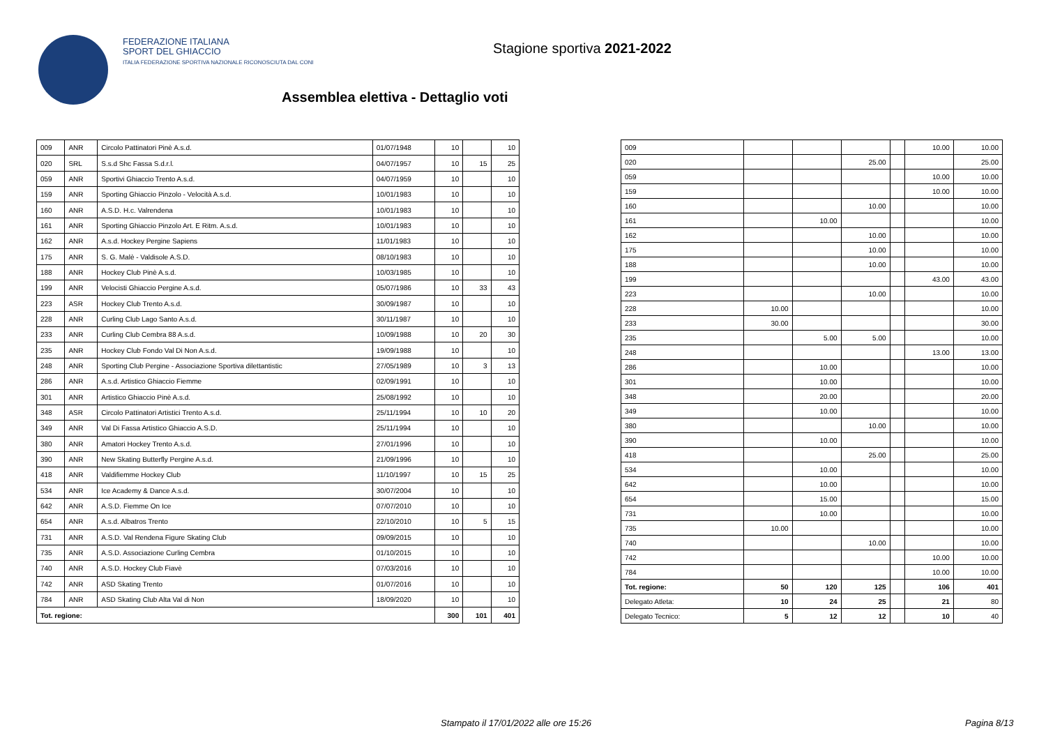FEDERAZIONE ITALIANA
SPORT DEL GHIACCIO
ITALIA FEDERAZIONE SPORTIVA NAZIONALE RICONOSCIUTA DAL CONI
Stagione sportiva 2021-2022
Assemblea elettiva - Dettaglio voti
| 009 | ANR | Circolo Pattinatori Pinè A.s.d. | 01/07/1948 | 10 | | 10 |
| 020 | SRL | S.s.d Shc Fassa S.d.r.l. | 04/07/1957 | 10 | 15 | 25 |
| 059 | ANR | Sportivi Ghiaccio Trento A.s.d. | 04/07/1959 | 10 | | 10 |
| 159 | ANR | Sporting Ghiaccio Pinzolo - Velocità A.s.d. | 10/01/1983 | 10 | | 10 |
| 160 | ANR | A.S.D. H.c. Valrendena | 10/01/1983 | 10 | | 10 |
| 161 | ANR | Sporting Ghiaccio Pinzolo Art. E Ritm. A.s.d. | 10/01/1983 | 10 | | 10 |
| 162 | ANR | A.s.d. Hockey Pergine Sapiens | 11/01/1983 | 10 | | 10 |
| 175 | ANR | S. G. Malè - Valdisole A.S.D. | 08/10/1983 | 10 | | 10 |
| 188 | ANR | Hockey Club Pinè A.s.d. | 10/03/1985 | 10 | | 10 |
| 199 | ANR | Velocisti Ghiaccio Pergine A.s.d. | 05/07/1986 | 10 | 33 | 43 |
| 223 | ASR | Hockey Club Trento A.s.d. | 30/09/1987 | 10 | | 10 |
| 228 | ANR | Curling Club Lago Santo A.s.d. | 30/11/1987 | 10 | | 10 |
| 233 | ANR | Curling Club Cembra 88 A.s.d. | 10/09/1988 | 10 | 20 | 30 |
| 235 | ANR | Hockey Club Fondo Val Di Non A.s.d. | 19/09/1988 | 10 | | 10 |
| 248 | ANR | Sporting Club Pergine - Associazione Sportiva dilettantistic | 27/05/1989 | 10 | 3 | 13 |
| 286 | ANR | A.s.d. Artistico Ghiaccio Fiemme | 02/09/1991 | 10 | | 10 |
| 301 | ANR | Artistico Ghiaccio Pinè A.s.d. | 25/08/1992 | 10 | | 10 |
| 348 | ASR | Circolo Pattinatori Artistici Trento A.s.d. | 25/11/1994 | 10 | 10 | 20 |
| 349 | ANR | Val Di Fassa Artistico Ghiaccio A.S.D. | 25/11/1994 | 10 | | 10 |
| 380 | ANR | Amatori Hockey Trento A.s.d. | 27/01/1996 | 10 | | 10 |
| 390 | ANR | New Skating Butterfly Pergine A.s.d. | 21/09/1996 | 10 | | 10 |
| 418 | ANR | Valdifiemme Hockey Club | 11/10/1997 | 10 | 15 | 25 |
| 534 | ANR | Ice Academy & Dance A.s.d. | 30/07/2004 | 10 | | 10 |
| 642 | ANR | A.S.D. Fiemme On Ice | 07/07/2010 | 10 | | 10 |
| 654 | ANR | A.s.d. Albatros Trento | 22/10/2010 | 10 | 5 | 15 |
| 731 | ANR | A.S.D. Val Rendena Figure Skating Club | 09/09/2015 | 10 | | 10 |
| 735 | ANR | A.S.D. Associazione Curling Cembra | 01/10/2015 | 10 | | 10 |
| 740 | ANR | A.S.D. Hockey Club Fiavè | 07/03/2016 | 10 | | 10 |
| 742 | ANR | ASD Skating Trento | 01/07/2016 | 10 | | 10 |
| 784 | ANR | ASD Skating Club Alta Val di Non | 18/09/2020 | 10 | | 10 |
| Tot. regione: | | | | 300 | 101 | 401 |
| 009 | | | | | 10.00 | 10.00 |
| 020 | | | 25.00 | | | 25.00 |
| 059 | | | | | 10.00 | 10.00 |
| 159 | | | | | 10.00 | 10.00 |
| 160 | | | 10.00 | | | 10.00 |
| 161 | | 10.00 | | | | 10.00 |
| 162 | | | 10.00 | | | 10.00 |
| 175 | | | 10.00 | | | 10.00 |
| 188 | | | 10.00 | | | 10.00 |
| 199 | | | | | 43.00 | 43.00 |
| 223 | | | 10.00 | | | 10.00 |
| 228 | 10.00 | | | | | 10.00 |
| 233 | 30.00 | | | | | 30.00 |
| 235 | | 5.00 | 5.00 | | | 10.00 |
| 248 | | | | | 13.00 | 13.00 |
| 286 | | 10.00 | | | | 10.00 |
| 301 | | 10.00 | | | | 10.00 |
| 348 | | 20.00 | | | | 20.00 |
| 349 | | 10.00 | | | | 10.00 |
| 380 | | | 10.00 | | | 10.00 |
| 390 | | 10.00 | | | | 10.00 |
| 418 | | | 25.00 | | | 25.00 |
| 534 | | 10.00 | | | | 10.00 |
| 642 | | 10.00 | | | | 10.00 |
| 654 | | 15.00 | | | | 15.00 |
| 731 | | 10.00 | | | | 10.00 |
| 735 | 10.00 | | | | | 10.00 |
| 740 | | | 10.00 | | | 10.00 |
| 742 | | | | | 10.00 | 10.00 |
| 784 | | | | | 10.00 | 10.00 |
| Tot. regione: | 50 | 120 | 125 | | 106 | 401 |
| Delegato Atleta: | 10 | 24 | 25 | | 21 | 80 |
| Delegato Tecnico: | 5 | 12 | 12 | | 10 | 40 |
Stampato il 17/01/2022 alle ore 15:26
Pagina 8/13